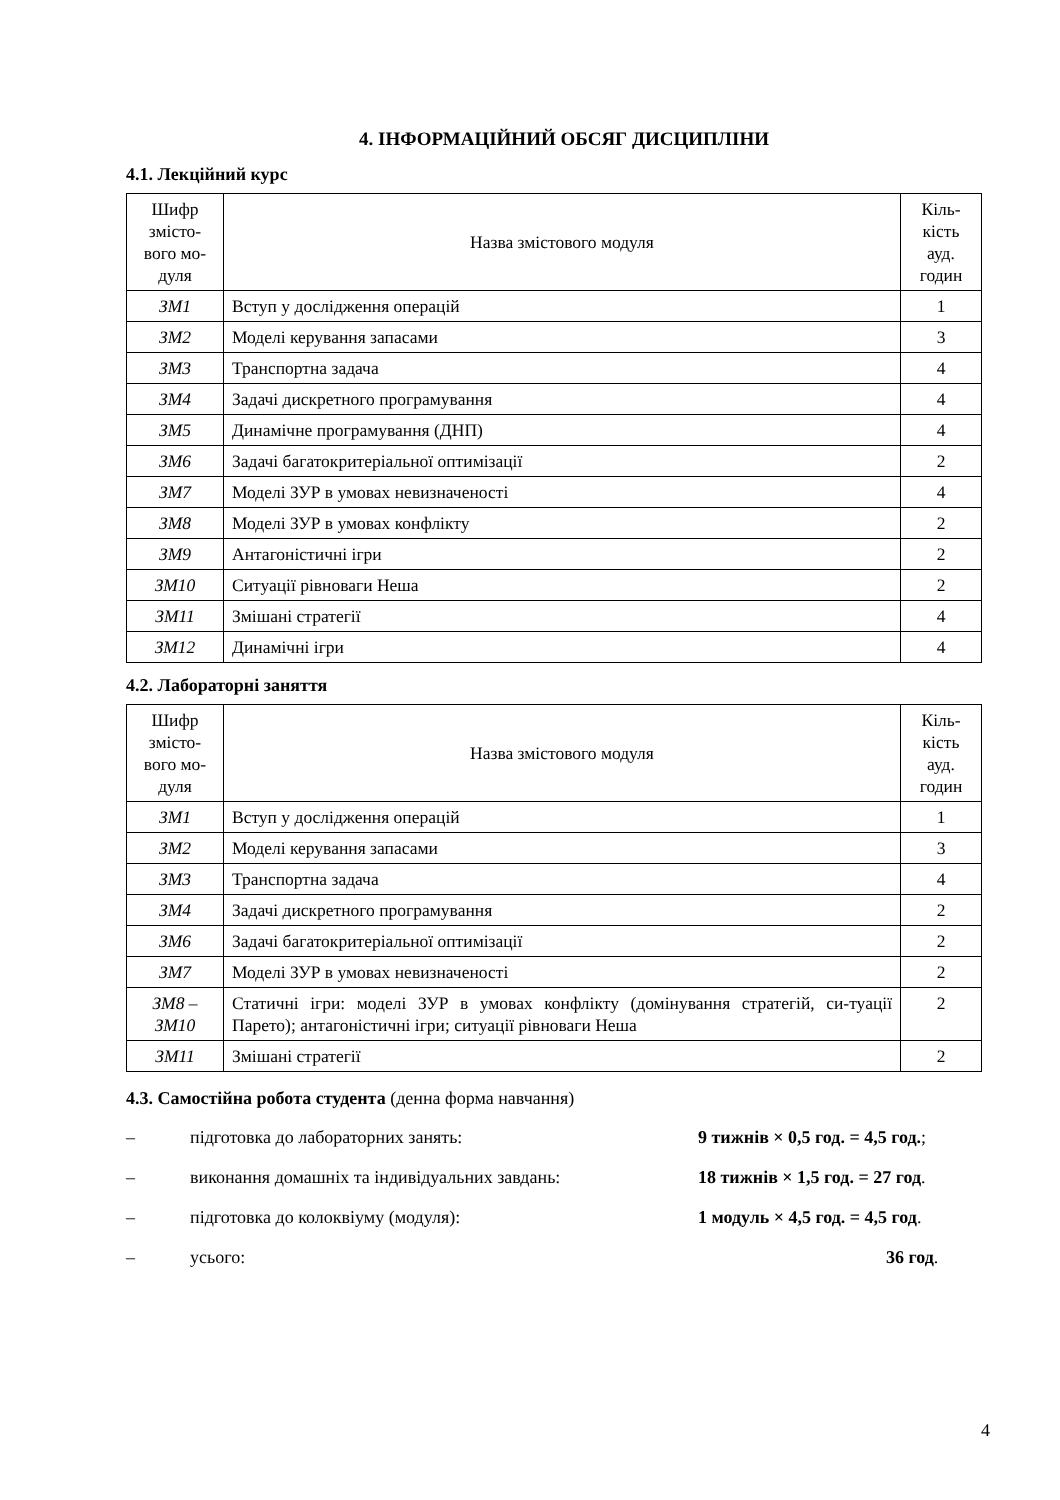4. ІНФОРМАЦІЙНИЙ ОБСЯГ ДИСЦИПЛІНИ
4.1. Лекційний курс
| Шифр змісто-вого мо-дуля | Назва змістового модуля | Кіль-кість ауд. годин |
| ЗМ1 | Вступ у дослідження операцій | 1 |
| ЗМ2 | Моделі керування запасами | 3 |
| ЗМ3 | Транспортна задача | 4 |
| ЗМ4 | Задачі дискретного програмування | 4 |
| ЗМ5 | Динамічне програмування (ДНП) | 4 |
| ЗМ6 | Задачі багатокритеріальної оптимізації | 2 |
| ЗМ7 | Моделі ЗУР в умовах невизначеності | 4 |
| ЗМ8 | Моделі ЗУР в умовах конфлікту | 2 |
| ЗМ9 | Антагоністичні ігри | 2 |
| ЗМ10 | Ситуації рівноваги Неша | 2 |
| ЗМ11 | Змішані стратегії | 4 |
| ЗМ12 | Динамічні ігри | 4 |
4.2. Лабораторні заняття
| Шифр змісто-вого мо-дуля | Назва змістового модуля | Кіль-кість ауд. годин |
| ЗМ1 | Вступ у дослідження операцій | 1 |
| ЗМ2 | Моделі керування запасами | 3 |
| ЗМ3 | Транспортна задача | 4 |
| ЗМ4 | Задачі дискретного програмування | 2 |
| ЗМ6 | Задачі багатокритеріальної оптимізації | 2 |
| ЗМ7 | Моделі ЗУР в умовах невизначеності | 2 |
| ЗМ8 – ЗМ10 | Статичні ігри: моделі ЗУР в умовах конфлікту (домінування стратегій, си-туації Парето); антагоністичні ігри; ситуації рівноваги Неша | 2 |
| ЗМ11 | Змішані стратегії | 2 |
4.3. Самостійна робота студента (денна форма навчання)
– підготовка до лабораторних занять: 9 тижнів × 0,5 год. = 4,5 год.;
– виконання домашніх та індивідуальних завдань: 18 тижнів × 1,5 год. = 27 год.
– підготовка до колоквіуму (модуля): 1 модуль × 4,5 год. = 4,5 год.
– усього: 36 год.
4